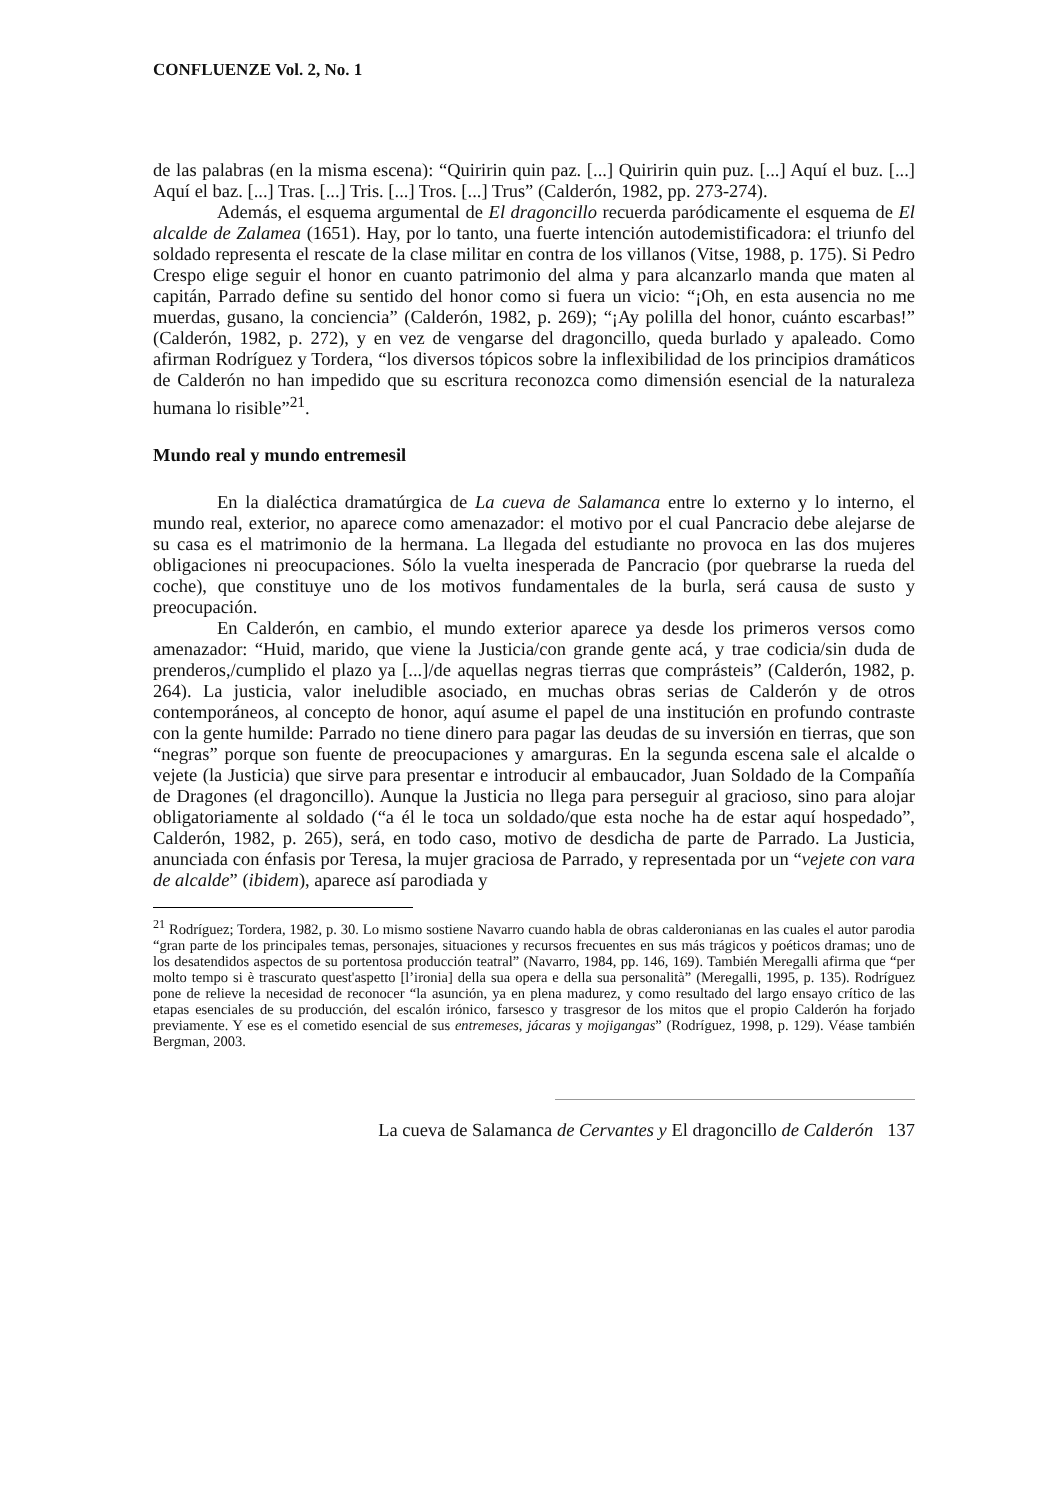CONFLUENZE Vol. 2, No. 1
de las palabras (en la misma escena): “Quiririn quin paz. [...] Quiririn quin puz. [...] Aquí el buz. [...] Aquí el baz. [...] Tras. [...] Tris. [...] Tros. [...] Trus” (Calderón, 1982, pp. 273-274).
Además, el esquema argumental de El dragoncillo recuerda paródicamente el esquema de El alcalde de Zalamea (1651). Hay, por lo tanto, una fuerte intención autodemistificadora: el triunfo del soldado representa el rescate de la clase militar en contra de los villanos (Vitse, 1988, p. 175). Si Pedro Crespo elige seguir el honor en cuanto patrimonio del alma y para alcanzarlo manda que maten al capitán, Parrado define su sentido del honor como si fuera un vicio: “¡Oh, en esta ausencia no me muerdas, gusano, la conciencia” (Calderón, 1982, p. 269); “¡Ay polilla del honor, cuánto escarbas!” (Calderón, 1982, p. 272), y en vez de vengarse del dragoncillo, queda burlado y apaleado. Como afirman Rodríguez y Tordera, “los diversos tópicos sobre la inflexibilidad de los principios dramáticos de Calderón no han impedido que su escritura reconozca como dimensión esencial de la naturaleza humana lo risible”<sup>21</sup>.
Mundo real y mundo entremesil
En la dialéctica dramatúrgica de La cueva de Salamanca entre lo externo y lo interno, el mundo real, exterior, no aparece como amenazador: el motivo por el cual Pancracio debe alejarse de su casa es el matrimonio de la hermana. La llegada del estudiante no provoca en las dos mujeres obligaciones ni preocupaciones. Sólo la vuelta inesperada de Pancracio (por quebrarse la rueda del coche), que constituye uno de los motivos fundamentales de la burla, será causa de susto y preocupación.
En Calderón, en cambio, el mundo exterior aparece ya desde los primeros versos como amenazador: “Huid, marido, que viene la Justicia/con grande gente acá, y trae codicia/sin duda de prenderos,/cumplido el plazo ya [...]/de aquellas negras tierras que comprásteis” (Calderón, 1982, p. 264). La justicia, valor ineludible asociado, en muchas obras serias de Calderón y de otros contemporáneos, al concepto de honor, aquí asume el papel de una institución en profundo contraste con la gente humilde: Parrado no tiene dinero para pagar las deudas de su inversión en tierras, que son “negras” porque son fuente de preocupaciones y amarguras. En la segunda escena sale el alcalde o vejete (la Justicia) que sirve para presentar e introducir al embaucador, Juan Soldado de la Compañía de Dragones (el dragoncillo). Aunque la Justicia no llega para perseguir al gracioso, sino para alojar obligatoriamente al soldado (“a él le toca un soldado/que esta noche ha de estar aquí hospedado”, Calderón, 1982, p. 265), será, en todo caso, motivo de desdicha de parte de Parrado. La Justicia, anunciada con énfasis por Teresa, la mujer graciosa de Parrado, y representada por un “vejete con vara de alcalde” (ibidem), aparece así parodiada y
<sup>21</sup> Rodríguez; Tordera, 1982, p. 30. Lo mismo sostiene Navarro cuando habla de obras calderonianas en las cuales el autor parodia “gran parte de los principales temas, personajes, situaciones y recursos frecuentes en sus más trágicos y poéticos dramas; uno de los desatendidos aspectos de su portentosa producción teatral” (Navarro, 1984, pp. 146, 169). También Meregalli afirma que “per molto tempo si è trascurato quest'aspetto [l’ironia] della sua opera e della sua personalità” (Meregalli, 1995, p. 135). Rodríguez pone de relieve la necesidad de reconocer “la asunción, ya en plena madurez, y como resultado del largo ensayo crítico de las etapas esenciales de su producción, del escalón irónico, farsesco y trasgresor de los mitos que el propio Calderón ha forjado previamente. Y ese es el cometido esencial de sus entremeses, jácaras y mojigangas” (Rodríguez, 1998, p. 129). Véase también Bergman, 2003.
La cueva de Salamanca de Cervantes y El dragoncillo de Calderón 137